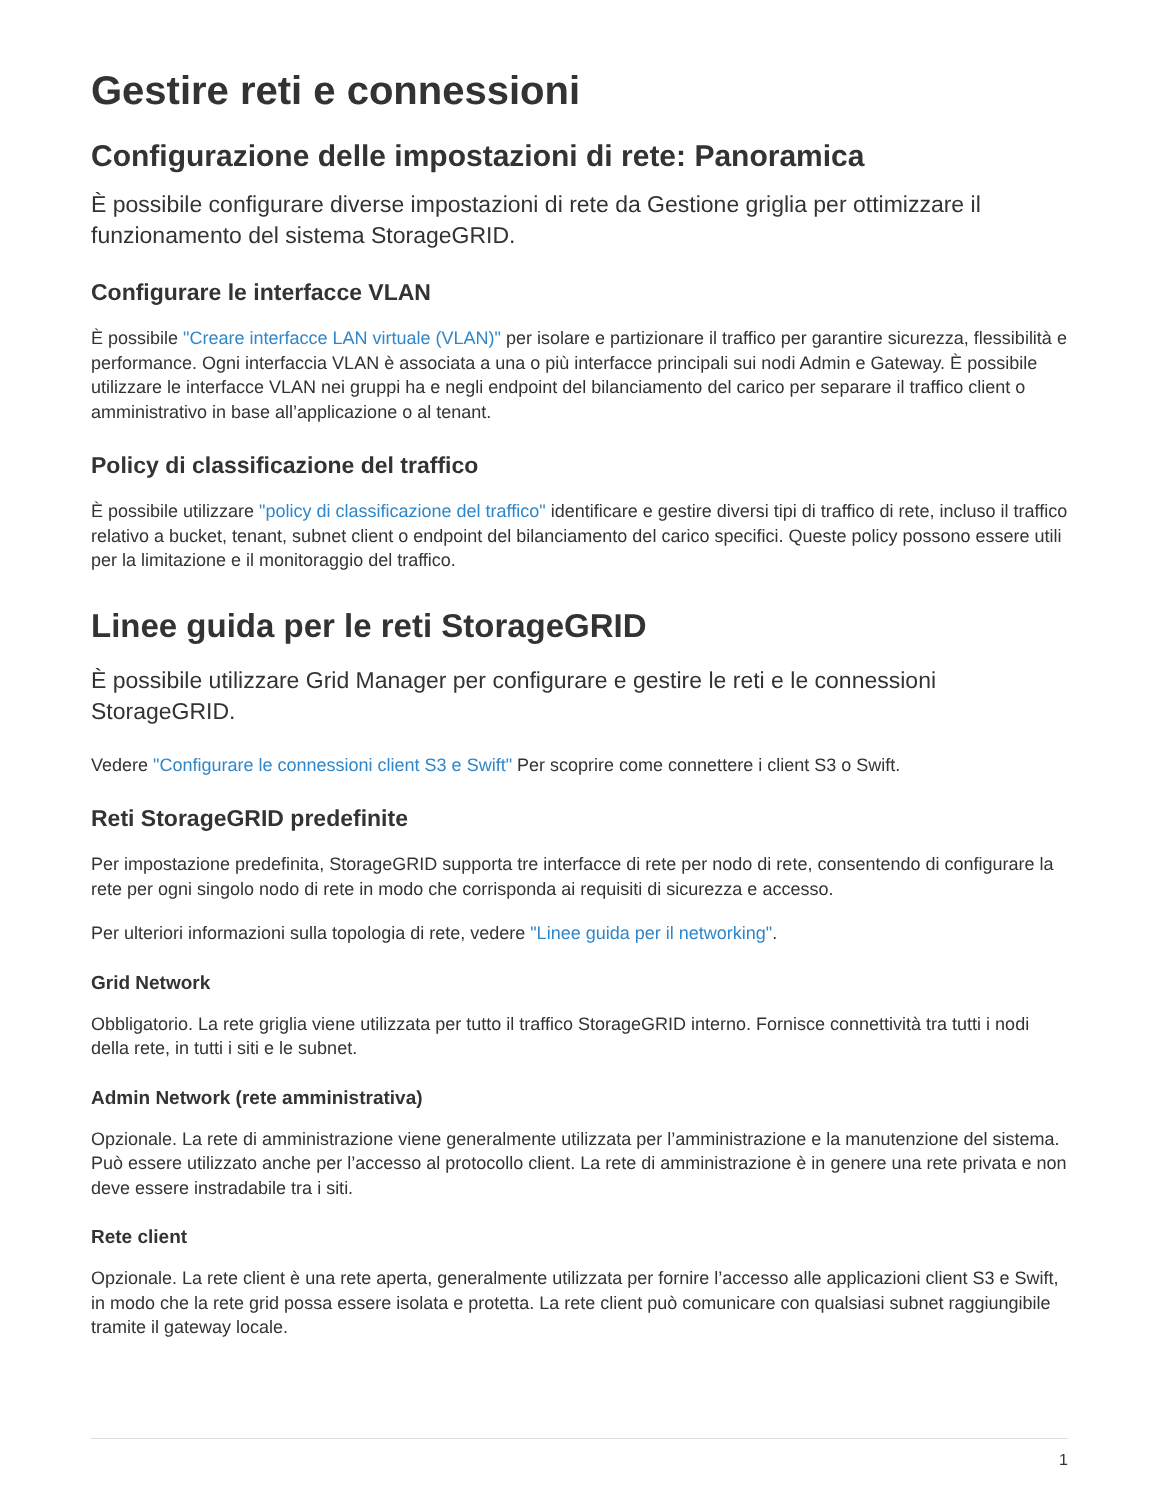Gestire reti e connessioni
Configurazione delle impostazioni di rete: Panoramica
È possibile configurare diverse impostazioni di rete da Gestione griglia per ottimizzare il funzionamento del sistema StorageGRID.
Configurare le interfacce VLAN
È possibile "Creare interfacce LAN virtuale (VLAN)" per isolare e partizionare il traffico per garantire sicurezza, flessibilità e performance. Ogni interfaccia VLAN è associata a una o più interfacce principali sui nodi Admin e Gateway. È possibile utilizzare le interfacce VLAN nei gruppi ha e negli endpoint del bilanciamento del carico per separare il traffico client o amministrativo in base all’applicazione o al tenant.
Policy di classificazione del traffico
È possibile utilizzare "policy di classificazione del traffico" identificare e gestire diversi tipi di traffico di rete, incluso il traffico relativo a bucket, tenant, subnet client o endpoint del bilanciamento del carico specifici. Queste policy possono essere utili per la limitazione e il monitoraggio del traffico.
Linee guida per le reti StorageGRID
È possibile utilizzare Grid Manager per configurare e gestire le reti e le connessioni StorageGRID.
Vedere "Configurare le connessioni client S3 e Swift" Per scoprire come connettere i client S3 o Swift.
Reti StorageGRID predefinite
Per impostazione predefinita, StorageGRID supporta tre interfacce di rete per nodo di rete, consentendo di configurare la rete per ogni singolo nodo di rete in modo che corrisponda ai requisiti di sicurezza e accesso.
Per ulteriori informazioni sulla topologia di rete, vedere "Linee guida per il networking".
Grid Network
Obbligatorio. La rete griglia viene utilizzata per tutto il traffico StorageGRID interno. Fornisce connettività tra tutti i nodi della rete, in tutti i siti e le subnet.
Admin Network (rete amministrativa)
Opzionale. La rete di amministrazione viene generalmente utilizzata per l’amministrazione e la manutenzione del sistema. Può essere utilizzato anche per l’accesso al protocollo client. La rete di amministrazione è in genere una rete privata e non deve essere instradabile tra i siti.
Rete client
Opzionale. La rete client è una rete aperta, generalmente utilizzata per fornire l’accesso alle applicazioni client S3 e Swift, in modo che la rete grid possa essere isolata e protetta. La rete client può comunicare con qualsiasi subnet raggiungibile tramite il gateway locale.
1